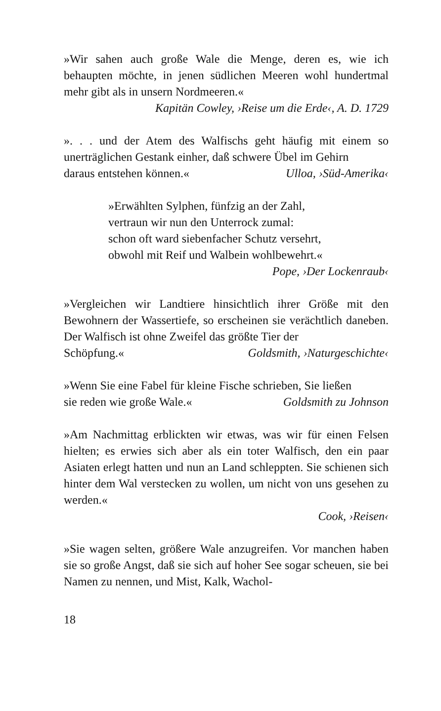»Wir sahen auch große Wale die Menge, deren es, wie ich behaupten möchte, in jenen südlichen Meeren wohl hundertmal mehr gibt als in unsern Nordmeeren.«
Kapitän Cowley, ›Reise um die Erde‹, A. D. 1729
». . . und der Atem des Walfischs geht häufig mit einem so unerträglichen Gestank einher, daß schwere Übel im Gehirn
daraus entstehen können.« Ulloa, ›Süd-Amerika‹
»Erwählten Sylphen, fünfzig an der Zahl,
vertraun wir nun den Unterrock zumal:
schon oft ward siebenfacher Schutz versehrt,
obwohl mit Reif und Walbein wohlbewehrt.«
Pope, ›Der Lockenraub‹
»Vergleichen wir Landtiere hinsichtlich ihrer Größe mit den Bewohnern der Wassertiefe, so erscheinen sie verächtlich daneben. Der Walfisch ist ohne Zweifel das größte Tier der
Schöpfung.« Goldsmith, ›Naturgeschichte‹
»Wenn Sie eine Fabel für kleine Fische schrieben, Sie ließen
sie reden wie große Wale.« Goldsmith zu Johnson
»Am Nachmittag erblickten wir etwas, was wir für einen Felsen hielten; es erwies sich aber als ein toter Walfisch, den ein paar Asiaten erlegt hatten und nun an Land schleppten. Sie schienen sich hinter dem Wal verstecken zu wollen, um nicht von uns gesehen zu werden.«
Cook, ›Reisen‹
»Sie wagen selten, größere Wale anzugreifen. Vor manchen haben sie so große Angst, daß sie sich auf hoher See sogar scheuen, sie bei Namen zu nennen, und Mist, Kalk, Wachol-
18